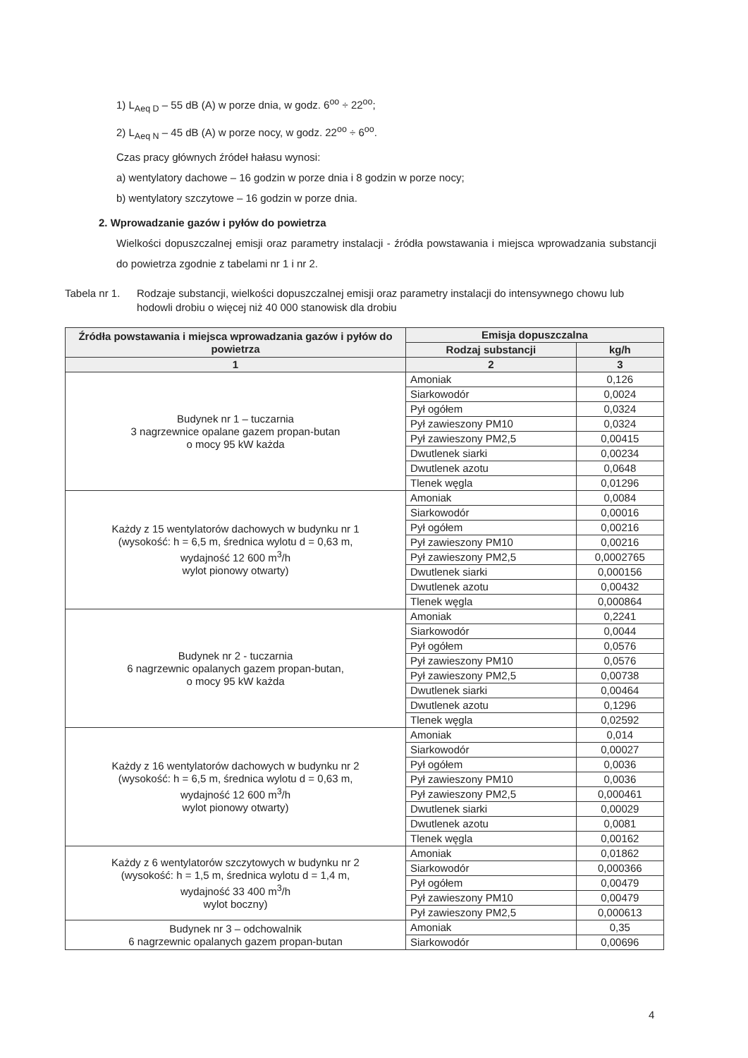1) L<sub>Aeq D</sub> – 55 dB (A) w porze dnia, w godz. 6<sup>oo</sup> ÷ 22<sup>oo</sup>;
2) L<sub>Aeq N</sub> – 45 dB (A) w porze nocy, w godz. 22<sup>oo</sup> ÷ 6<sup>oo</sup>.
Czas pracy głównych źródeł hałasu wynosi:
a) wentylatory dachowe – 16 godzin w porze dnia i 8 godzin w porze nocy;
b) wentylatory szczytowe – 16 godzin w porze dnia.
2. Wprowadzanie gazów i pyłów do powietrza
Wielkości dopuszczalnej emisji oraz parametry instalacji - źródła powstawania i miejsca wprowadzania substancji do powietrza zgodnie z tabelami nr 1 i nr 2.
Tabela nr 1. Rodzaje substancji, wielkości dopuszczalnej emisji oraz parametry instalacji do intensywnego chowu lub hodowli drobiu o więcej niż 40 000 stanowisk dla drobiu
| Źródła powstawania i miejsca wprowadzania gazów i pyłów do powietrza | Emisja dopuszczalna | |
| --- | --- | --- |
| | Rodzaj substancji | kg/h |
| 1 | 2 | 3 |
| Budynek nr 1 – tuczarnia 3 nagrzewnice opalane gazem propan-butan o mocy 95 kW każda | Amoniak | 0,126 |
| | Siarkowodór | 0,0024 |
| | Pył ogółem | 0,0324 |
| | Pył zawieszony PM10 | 0,0324 |
| | Pył zawieszony PM2,5 | 0,00415 |
| | Dwutlenek siarki | 0,00234 |
| | Dwutlenek azotu | 0,0648 |
| | Tlenek węgla | 0,01296 |
| Każdy z 15 wentylatorów dachowych w budynku nr 1 (wysokość: h = 6,5 m, średnica wylotu d = 0,63 m, wydajność 12 600 m<sup>3</sup>/h wylot pionowy otwarty) | Amoniak | 0,0084 |
| | Siarkowodór | 0,00016 |
| | Pył ogółem | 0,00216 |
| | Pył zawieszony PM10 | 0,00216 |
| | Pył zawieszony PM2,5 | 0,0002765 |
| | Dwutlenek siarki | 0,000156 |
| | Dwutlenek azotu | 0,00432 |
| | Tlenek węgla | 0,000864 |
| Budynek nr 2 - tuczarnia 6 nagrzewnic opalanych gazem propan-butan, o mocy 95 kW każda | Amoniak | 0,2241 |
| | Siarkowodór | 0,0044 |
| | Pył ogółem | 0,0576 |
| | Pył zawieszony PM10 | 0,0576 |
| | Pył zawieszony PM2,5 | 0,00738 |
| | Dwutlenek siarki | 0,00464 |
| | Dwutlenek azotu | 0,1296 |
| | Tlenek węgla | 0,02592 |
| Każdy z 16 wentylatorów dachowych w budynku nr 2 (wysokość: h = 6,5 m, średnica wylotu d = 0,63 m, wydajność 12 600 m<sup>3</sup>/h wylot pionowy otwarty) | Amoniak | 0,014 |
| | Siarkowodór | 0,00027 |
| | Pył ogółem | 0,0036 |
| | Pył zawieszony PM10 | 0,0036 |
| | Pył zawieszony PM2,5 | 0,000461 |
| | Dwutlenek siarki | 0,00029 |
| | Dwutlenek azotu | 0,0081 |
| | Tlenek węgla | 0,00162 |
| Każdy z 6 wentylatorów szczytowych w budynku nr 2 (wysokość: h = 1,5 m, średnica wylotu d = 1,4 m, wydajność 33 400 m<sup>3</sup>/h wylot boczny) | Amoniak | 0,01862 |
| | Siarkowodór | 0,000366 |
| | Pył ogółem | 0,00479 |
| | Pył zawieszony PM10 | 0,00479 |
| | Pył zawieszony PM2,5 | 0,000613 |
| Budynek nr 3 – odchowalnik 6 nagrzewnic opalanych gazem propan-butan | Amoniak | 0,35 |
| | Siarkowodór | 0,00696 |
4